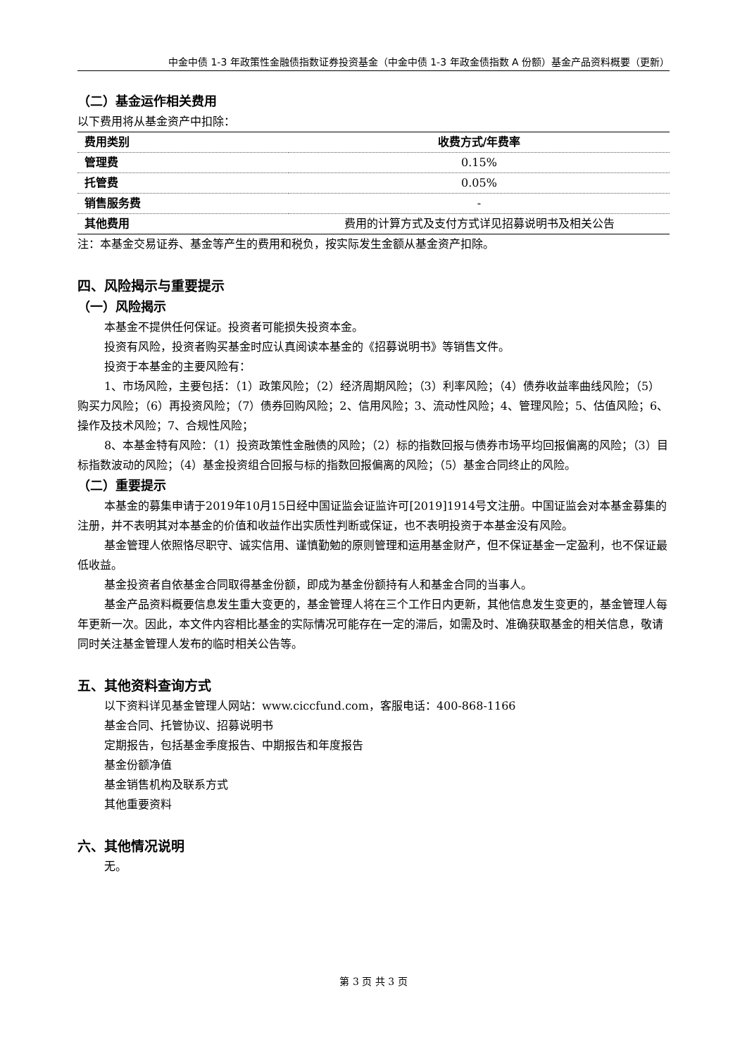中金中债 1-3 年政策性金融债指数证券投资基金（中金中债 1-3 年政金债指数 A 份额）基金产品资料概要（更新）
（二）基金运作相关费用
以下费用将从基金资产中扣除：
| 费用类别 | 收费方式/年费率 |
| --- | --- |
| 管理费 | 0.15% |
| 托管费 | 0.05% |
| 销售服务费 | - |
| 其他费用 | 费用的计算方式及支付方式详见招募说明书及相关公告 |
注：本基金交易证券、基金等产生的费用和税负，按实际发生金额从基金资产扣除。
四、风险揭示与重要提示
（一）风险揭示
本基金不提供任何保证。投资者可能损失投资本金。
投资有风险，投资者购买基金时应认真阅读本基金的《招募说明书》等销售文件。
投资于本基金的主要风险有：
1、市场风险，主要包括：（1）政策风险；（2）经济周期风险；（3）利率风险；（4）债券收益率曲线风险；（5）购买力风险；（6）再投资风险；（7）债券回购风险；2、信用风险；3、流动性风险；4、管理风险；5、估值风险；6、操作及技术风险；7、合规性风险；
8、本基金特有风险：（1）投资政策性金融债的风险；（2）标的指数回报与债券市场平均回报偏离的风险；（3）目标指数波动的风险；（4）基金投资组合回报与标的指数回报偏离的风险；（5）基金合同终止的风险。
（二）重要提示
本基金的募集申请于2019年10月15日经中国证监会证监许可[2019]1914号文注册。中国证监会对本基金募集的注册，并不表明其对本基金的价值和收益作出实质性判断或保证，也不表明投资于本基金没有风险。
基金管理人依照恪尽职守、诚实信用、谨慎勤勉的原则管理和运用基金财产，但不保证基金一定盈利，也不保证最低收益。
基金投资者自依基金合同取得基金份额，即成为基金份额持有人和基金合同的当事人。
基金产品资料概要信息发生重大变更的，基金管理人将在三个工作日内更新，其他信息发生变更的，基金管理人每年更新一次。因此，本文件内容相比基金的实际情况可能存在一定的滞后，如需及时、准确获取基金的相关信息，敬请同时关注基金管理人发布的临时相关公告等。
五、其他资料查询方式
以下资料详见基金管理人网站：www.ciccfund.com，客服电话：400-868-1166
基金合同、托管协议、招募说明书
定期报告，包括基金季度报告、中期报告和年度报告
基金份额净值
基金销售机构及联系方式
其他重要资料
六、其他情况说明
无。
第 3 页 共 3 页